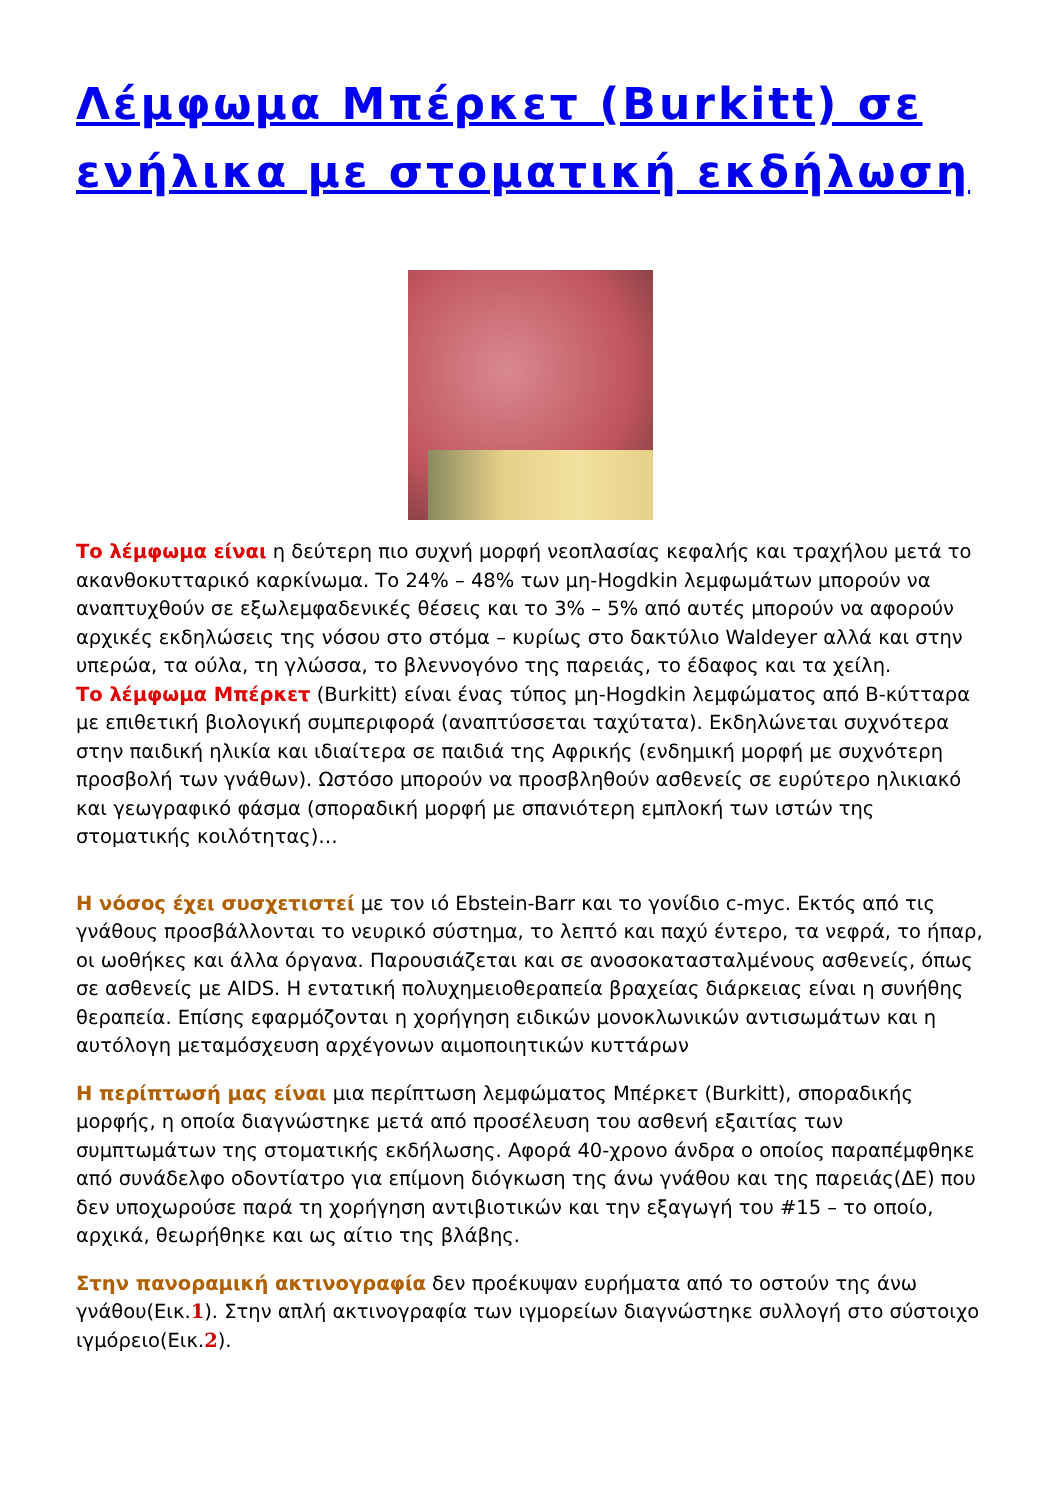Λέμφωμα Μπέρκετ (Burkitt) σε ενήλικα με στοματική εκδήλωση
Το λέμφωμα είναι η δεύτερη πιο συχνή μορφή νεοπλασίας κεφαλής και τραχήλου μετά το ακανθοκυτταρικό καρκίνωμα. Το 24% – 48% των μη-Hogdkin λεμφωμάτων μπορούν να αναπτυχθούν σε εξωλεμφαδενικές θέσεις και το 3% – 5% από αυτές μπορούν να αφορούν αρχικές εκδηλώσεις της νόσου στο στόμα – κυρίως στο δακτύλιο Waldeyer αλλά και στην υπερώα, τα ούλα, τη γλώσσα, το βλεννογόνο της παρειάς, το έδαφος και τα χείλη.
Το λέμφωμα Μπέρκετ (Burkitt) είναι ένας τύπος μη-Hogdkin λεμφώματος από Β-κύτταρα με επιθετική βιολογική συμπεριφορά (αναπτύσσεται ταχύτατα). Εκδηλώνεται συχνότερα στην παιδική ηλικία και ιδιαίτερα σε παιδιά της Αφρικής (ενδημική μορφή με συχνότερη προσβολή των γνάθων). Ωστόσο μπορούν να προσβληθούν ασθενείς σε ευρύτερο ηλικιακό και γεωγραφικό φάσμα (σποραδική μορφή με σπανιότερη εμπλοκή των ιστών της στοματικής κοιλότητας)…
Η νόσος έχει συσχετιστεί με τον ιό Ebstein-Barr και το γονίδιο c-myc. Εκτός από τις γνάθους προσβάλλονται το νευρικό σύστημα, το λεπτό και παχύ έντερο, τα νεφρά, το ήπαρ, οι ωοθήκες και άλλα όργανα. Παρουσιάζεται και σε ανοσοκατασταλμένους ασθενείς, όπως σε ασθενείς με AIDS. Η εντατική πολυχημειοθεραπεία βραχείας διάρκειας είναι η συνήθης θεραπεία. Επίσης εφαρμόζονται η χορήγηση ειδικών μονοκλωνικών αντισωμάτων και η αυτόλογη μεταμόσχευση αρχέγονων αιμοποιητικών κυττάρων
Η περίπτωσή μας είναι μια περίπτωση λεμφώματος Μπέρκετ (Burkitt), σποραδικής μορφής, η οποία διαγνώστηκε μετά από προσέλευση του ασθενή εξαιτίας των συμπτωμάτων της στοματικής εκδήλωσης. Αφορά 40-χρονο άνδρα ο οποίος παραπέμφθηκε από συνάδελφο οδοντίατρο για επίμονη διόγκωση της άνω γνάθου και της παρειάς(ΔΕ) που δεν υποχωρούσε παρά τη χορήγηση αντιβιοτικών και την εξαγωγή του #15 – το οποίο, αρχικά, θεωρήθηκε και ως αίτιο της βλάβης.
Στην πανοραμική ακτινογραφία δεν προέκυψαν ευρήματα από το οστούν της άνω γνάθου(Εικ.1). Στην απλή ακτινογραφία των ιγμορείων διαγνώστηκε συλλογή στο σύστοιχο ιγμόρειο(Εικ.2).